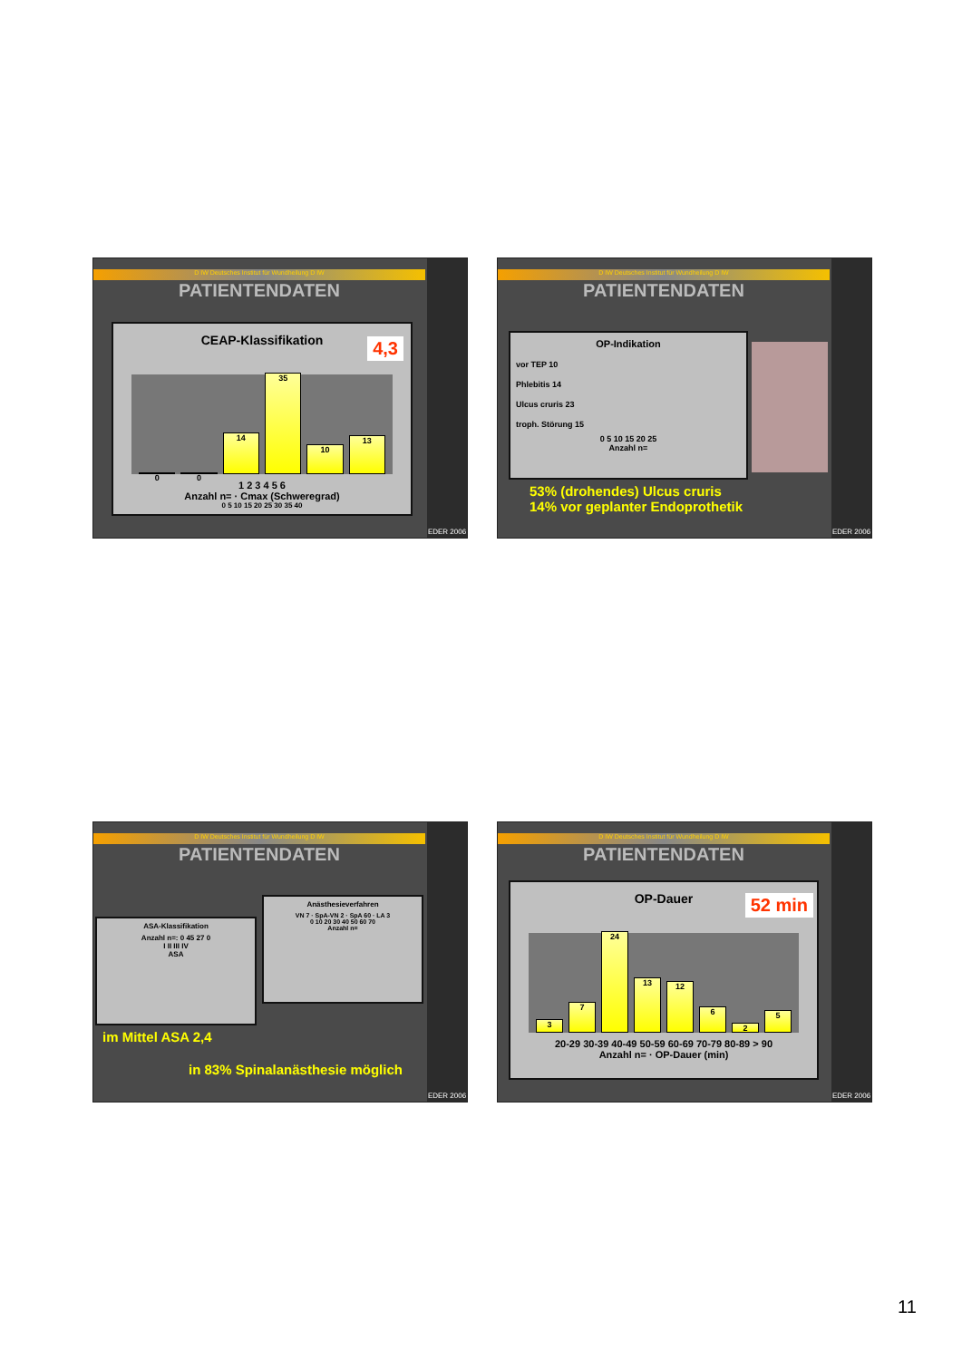D IW Deutsches Institut für Wundheilung D IW
PATIENTENDATEN
EDER 2006
CEAP-Klassifikation
4,3
0
0
14
35
10
13
1 2 3 4 5 6
Anzahl n= · Cmax (Schweregrad)
0 5 10 15 20 25 30 35 40
D IW Deutsches Institut für Wundheilung D IW
PATIENTENDATEN
EDER 2006
OP-Indikation
vor TEP 10
Phlebitis 14
Ulcus cruris 23
troph. Störung 15
0 5 10 15 20 25
Anzahl n=
53% (drohendes) Ulcus cruris
14% vor geplanter Endoprothetik
D IW Deutsches Institut für Wundheilung D IW
PATIENTENDATEN
EDER 2006
ASA-Klassifikation
Anzahl n=: 0 45 27 0
I II III IV
ASA
Anästhesieverfahren
VN 7 · SpA-VN 2 · SpA 60 · LA 3
0 10 20 30 40 50 60 70
Anzahl n=
im Mittel ASA 2,4
in 83% Spinalanästhesie möglich
D IW Deutsches Institut für Wundheilung D IW
PATIENTENDATEN
EDER 2006
OP-Dauer
52 min
3
7
24
13
12
6
2
5
20-29 30-39 40-49 50-59 60-69 70-79 80-89 > 90
Anzahl n= · OP-Dauer (min)
11